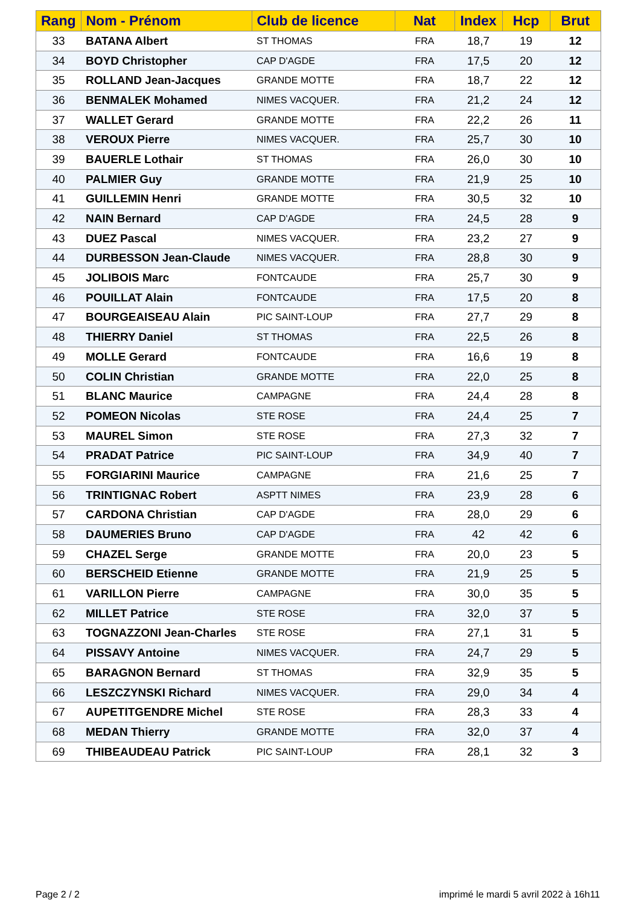| Rang | Nom - Prénom | Club de licence | Nat | Index | Hcp | Brut |
| --- | --- | --- | --- | --- | --- | --- |
| 33 | BATANA Albert | ST THOMAS | FRA | 18,7 | 19 | 12 |
| 34 | BOYD Christopher | CAP D'AGDE | FRA | 17,5 | 20 | 12 |
| 35 | ROLLAND Jean-Jacques | GRANDE MOTTE | FRA | 18,7 | 22 | 12 |
| 36 | BENMALEK Mohamed | NIMES VACQUER. | FRA | 21,2 | 24 | 12 |
| 37 | WALLET Gerard | GRANDE MOTTE | FRA | 22,2 | 26 | 11 |
| 38 | VEROUX Pierre | NIMES VACQUER. | FRA | 25,7 | 30 | 10 |
| 39 | BAUERLE Lothair | ST THOMAS | FRA | 26,0 | 30 | 10 |
| 40 | PALMIER Guy | GRANDE MOTTE | FRA | 21,9 | 25 | 10 |
| 41 | GUILLEMIN Henri | GRANDE MOTTE | FRA | 30,5 | 32 | 10 |
| 42 | NAIN Bernard | CAP D'AGDE | FRA | 24,5 | 28 | 9 |
| 43 | DUEZ Pascal | NIMES VACQUER. | FRA | 23,2 | 27 | 9 |
| 44 | DURBESSON Jean-Claude | NIMES VACQUER. | FRA | 28,8 | 30 | 9 |
| 45 | JOLIBOIS Marc | FONTCAUDE | FRA | 25,7 | 30 | 9 |
| 46 | POUILLAT Alain | FONTCAUDE | FRA | 17,5 | 20 | 8 |
| 47 | BOURGEAISEAU Alain | PIC SAINT-LOUP | FRA | 27,7 | 29 | 8 |
| 48 | THIERRY Daniel | ST THOMAS | FRA | 22,5 | 26 | 8 |
| 49 | MOLLE Gerard | FONTCAUDE | FRA | 16,6 | 19 | 8 |
| 50 | COLIN Christian | GRANDE MOTTE | FRA | 22,0 | 25 | 8 |
| 51 | BLANC Maurice | CAMPAGNE | FRA | 24,4 | 28 | 8 |
| 52 | POMEON Nicolas | STE ROSE | FRA | 24,4 | 25 | 7 |
| 53 | MAUREL Simon | STE ROSE | FRA | 27,3 | 32 | 7 |
| 54 | PRADAT Patrice | PIC SAINT-LOUP | FRA | 34,9 | 40 | 7 |
| 55 | FORGIARINI Maurice | CAMPAGNE | FRA | 21,6 | 25 | 7 |
| 56 | TRINTIGNAC Robert | ASPTT NIMES | FRA | 23,9 | 28 | 6 |
| 57 | CARDONA Christian | CAP D'AGDE | FRA | 28,0 | 29 | 6 |
| 58 | DAUMERIES Bruno | CAP D'AGDE | FRA | 42 | 42 | 6 |
| 59 | CHAZEL Serge | GRANDE MOTTE | FRA | 20,0 | 23 | 5 |
| 60 | BERSCHEID Etienne | GRANDE MOTTE | FRA | 21,9 | 25 | 5 |
| 61 | VARILLON Pierre | CAMPAGNE | FRA | 30,0 | 35 | 5 |
| 62 | MILLET Patrice | STE ROSE | FRA | 32,0 | 37 | 5 |
| 63 | TOGNAZZONI Jean-Charles | STE ROSE | FRA | 27,1 | 31 | 5 |
| 64 | PISSAVY Antoine | NIMES VACQUER. | FRA | 24,7 | 29 | 5 |
| 65 | BARAGNON Bernard | ST THOMAS | FRA | 32,9 | 35 | 5 |
| 66 | LESZCZYNSKI Richard | NIMES VACQUER. | FRA | 29,0 | 34 | 4 |
| 67 | AUPETITGENDRE Michel | STE ROSE | FRA | 28,3 | 33 | 4 |
| 68 | MEDAN Thierry | GRANDE MOTTE | FRA | 32,0 | 37 | 4 |
| 69 | THIBEAUDEAU Patrick | PIC SAINT-LOUP | FRA | 28,1 | 32 | 3 |
Page 2 / 2
imprimé le mardi 5 avril 2022 à 16h11